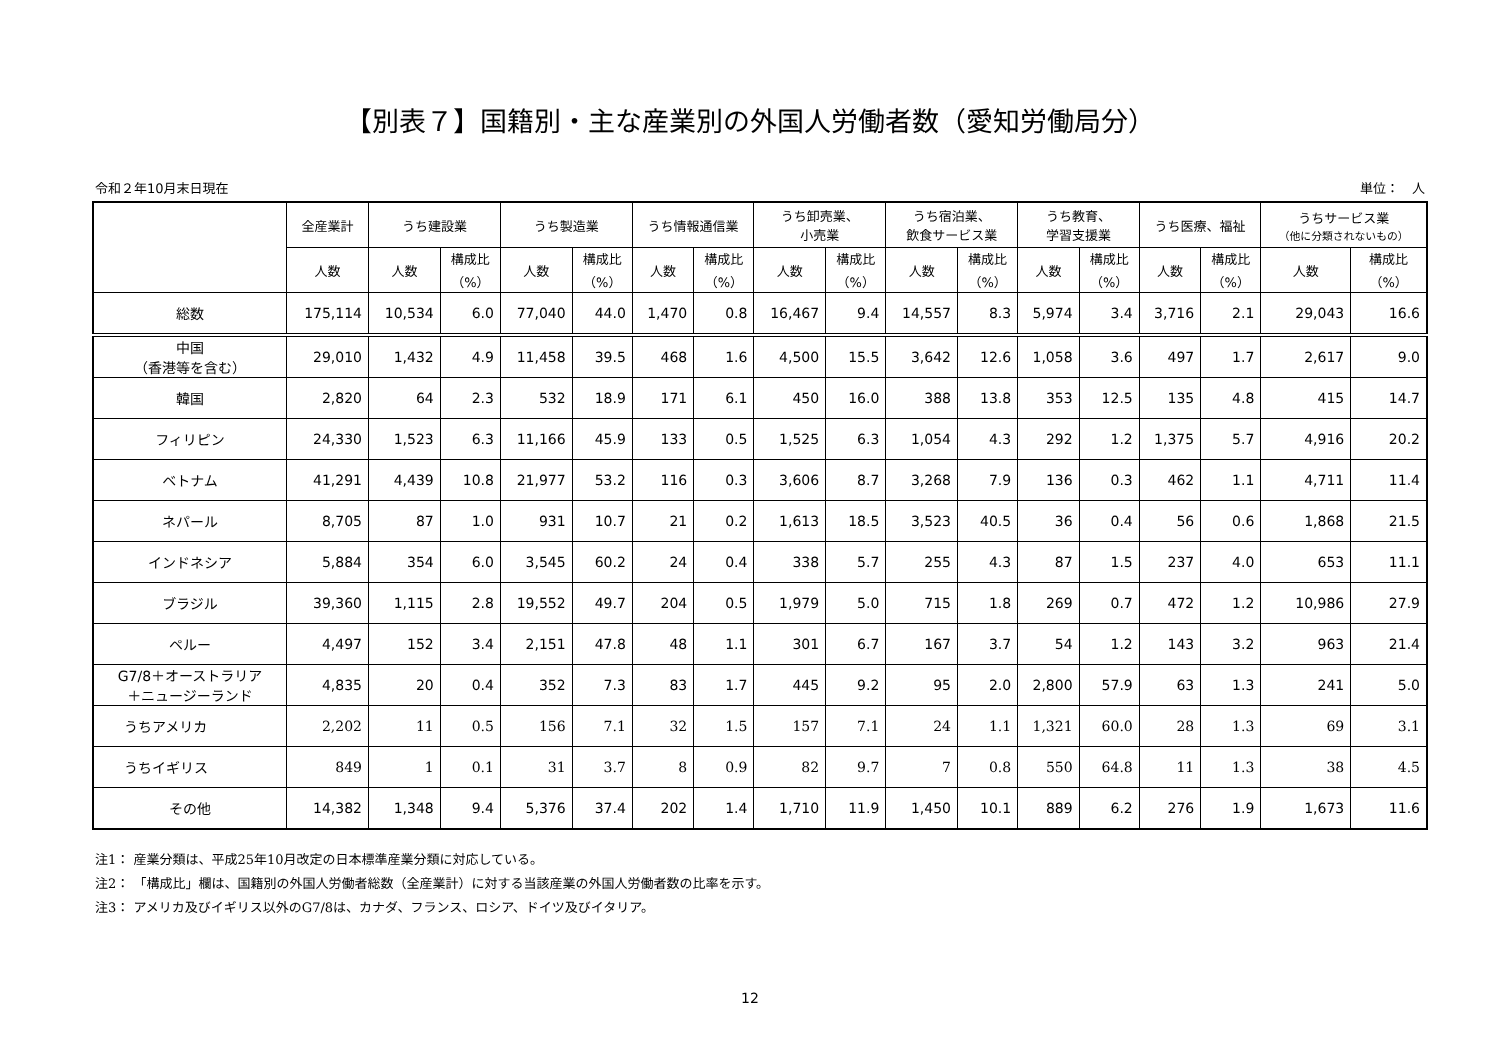【別表７】国籍別・主な産業別の外国人労働者数（愛知労働局分）
令和２年10月末日現在 単位：　人
| | 全産業計 | うち建設業 | | うち製造業 | | うち情報通信業 | | うち卸売業、 小売業 | | うち宿泊業、 飲食サービス業 | | うち教育、 学習支援業 | | うち医療、福祉 | | うちサービス業 （他に分類されないもの） | |
| --- | --- | --- | --- | --- | --- | --- | --- | --- | --- | --- | --- | --- | --- | --- | --- | --- | --- |
| | 人数 | 人数 | 構成比 （%） | 人数 | 構成比 （%） | 人数 | 構成比 （%） | 人数 | 構成比 （%） | 人数 | 構成比 （%） | 人数 | 構成比 （%） | 人数 | 構成比 （%） | 人数 | 構成比 （%） |
| 総数 | 175,114 | 10,534 | 6.0 | 77,040 | 44.0 | 1,470 | 0.8 | 16,467 | 9.4 | 14,557 | 8.3 | 5,974 | 3.4 | 3,716 | 2.1 | 29,043 | 16.6 |
| 中国 （香港等を含む） | 29,010 | 1,432 | 4.9 | 11,458 | 39.5 | 468 | 1.6 | 4,500 | 15.5 | 3,642 | 12.6 | 1,058 | 3.6 | 497 | 1.7 | 2,617 | 9.0 |
| 韓国 | 2,820 | 64 | 2.3 | 532 | 18.9 | 171 | 6.1 | 450 | 16.0 | 388 | 13.8 | 353 | 12.5 | 135 | 4.8 | 415 | 14.7 |
| フィリピン | 24,330 | 1,523 | 6.3 | 11,166 | 45.9 | 133 | 0.5 | 1,525 | 6.3 | 1,054 | 4.3 | 292 | 1.2 | 1,375 | 5.7 | 4,916 | 20.2 |
| ベトナム | 41,291 | 4,439 | 10.8 | 21,977 | 53.2 | 116 | 0.3 | 3,606 | 8.7 | 3,268 | 7.9 | 136 | 0.3 | 462 | 1.1 | 4,711 | 11.4 |
| ネパール | 8,705 | 87 | 1.0 | 931 | 10.7 | 21 | 0.2 | 1,613 | 18.5 | 3,523 | 40.5 | 36 | 0.4 | 56 | 0.6 | 1,868 | 21.5 |
| インドネシア | 5,884 | 354 | 6.0 | 3,545 | 60.2 | 24 | 0.4 | 338 | 5.7 | 255 | 4.3 | 87 | 1.5 | 237 | 4.0 | 653 | 11.1 |
| ブラジル | 39,360 | 1,115 | 2.8 | 19,552 | 49.7 | 204 | 0.5 | 1,979 | 5.0 | 715 | 1.8 | 269 | 0.7 | 472 | 1.2 | 10,986 | 27.9 |
| ペルー | 4,497 | 152 | 3.4 | 2,151 | 47.8 | 48 | 1.1 | 301 | 6.7 | 167 | 3.7 | 54 | 1.2 | 143 | 3.2 | 963 | 21.4 |
| G7/8＋オーストラリア ＋ニュージーランド | 4,835 | 20 | 0.4 | 352 | 7.3 | 83 | 1.7 | 445 | 9.2 | 95 | 2.0 | 2,800 | 57.9 | 63 | 1.3 | 241 | 5.0 |
| うちアメリカ | 2,202 | 11 | 0.5 | 156 | 7.1 | 32 | 1.5 | 157 | 7.1 | 24 | 1.1 | 1,321 | 60.0 | 28 | 1.3 | 69 | 3.1 |
| うちイギリス | 849 | 1 | 0.1 | 31 | 3.7 | 8 | 0.9 | 82 | 9.7 | 7 | 0.8 | 550 | 64.8 | 11 | 1.3 | 38 | 4.5 |
| その他 | 14,382 | 1,348 | 9.4 | 5,376 | 37.4 | 202 | 1.4 | 1,710 | 11.9 | 1,450 | 10.1 | 889 | 6.2 | 276 | 1.9 | 1,673 | 11.6 |
注1： 産業分類は、平成25年10月改定の日本標準産業分類に対応している。
注2： 「構成比」欄は、国籍別の外国人労働者総数（全産業計）に対する当該産業の外国人労働者数の比率を示す。
注3： アメリカ及びイギリス以外のG7/8は、カナダ、フランス、ロシア、ドイツ及びイタリア。
12